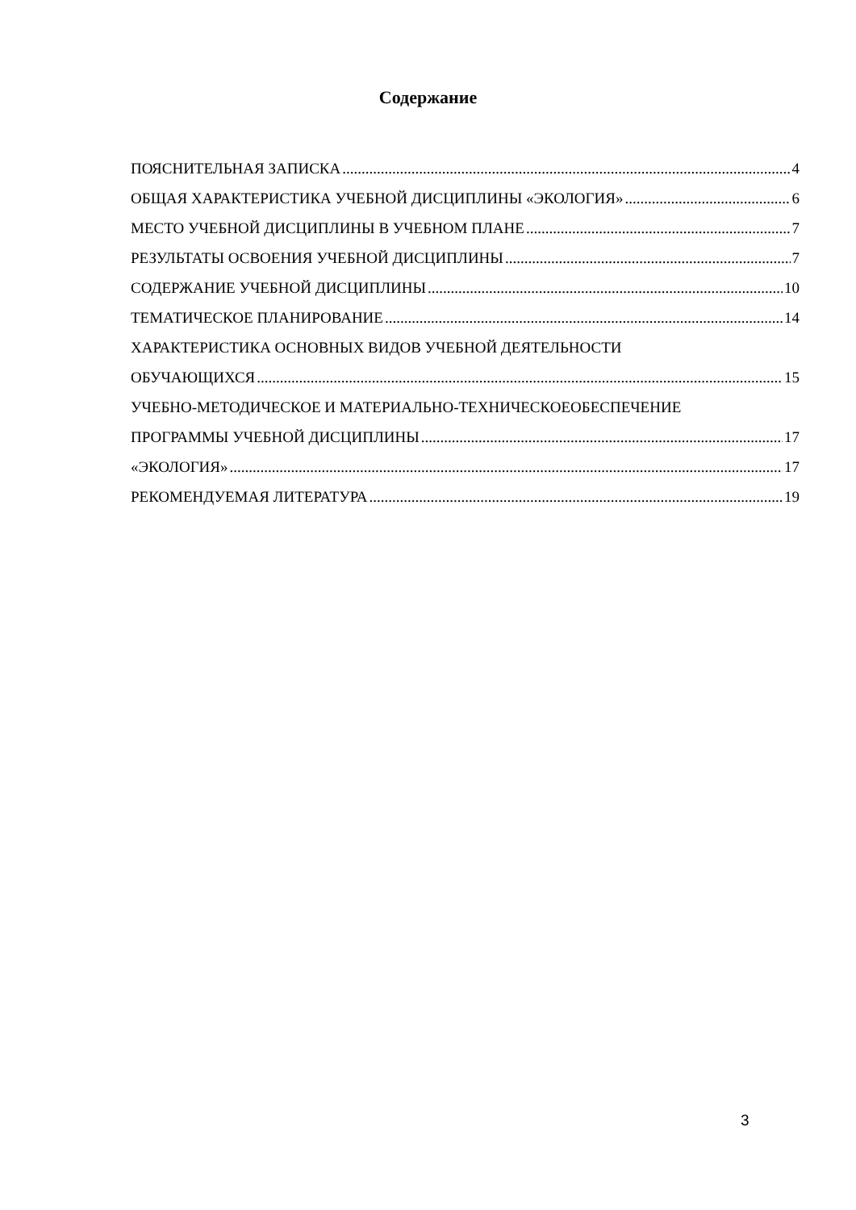Содержание
ПОЯСНИТЕЛЬНАЯ ЗАПИСКА 4
ОБЩАЯ ХАРАКТЕРИСТИКА УЧЕБНОЙ ДИСЦИПЛИНЫ «ЭКОЛОГИЯ» 6
МЕСТО УЧЕБНОЙ ДИСЦИПЛИНЫ В УЧЕБНОМ ПЛАНЕ 7
РЕЗУЛЬТАТЫ ОСВОЕНИЯ УЧЕБНОЙ ДИСЦИПЛИНЫ 7
СОДЕРЖАНИЕ УЧЕБНОЙ ДИСЦИПЛИНЫ 10
ТЕМАТИЧЕСКОЕ ПЛАНИРОВАНИЕ 14
ХАРАКТЕРИСТИКА ОСНОВНЫХ ВИДОВ УЧЕБНОЙ ДЕЯТЕЛЬНОСТИ
ОБУЧАЮЩИХСЯ 15
УЧЕБНО-МЕТОДИЧЕСКОЕ И МАТЕРИАЛЬНО-ТЕХНИЧЕСКОЕОБЕСПЕЧЕНИЕ
ПРОГРАММЫ УЧЕБНОЙ ДИСЦИПЛИНЫ 17
«ЭКОЛОГИЯ» 17
РЕКОМЕНДУЕМАЯ ЛИТЕРАТУРА 19
3